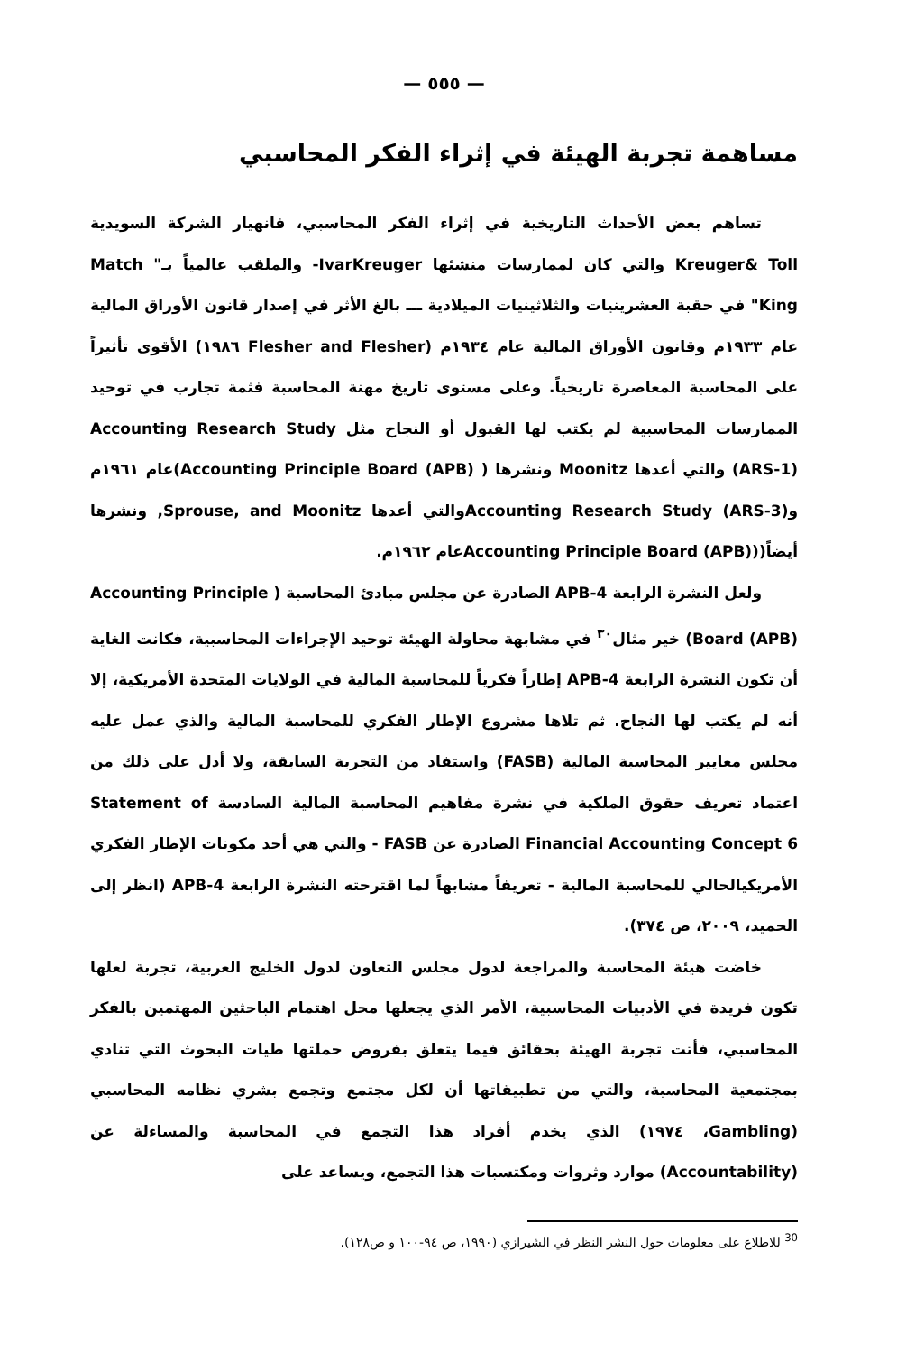— ٥٥٥ —
مساهمة تجربة الهيئة في إثراء الفكر المحاسبي
تساهم بعض الأحداث التاريخية في إثراء الفكر المحاسبي، فانهيار الشركة السويدية Kreuger& Toll والتي كان لممارسات منشئها IvarKreuger- والملقب عالمياً بـ" Match King" في حقبة العشرينيات والثلاثينيات الميلادية ـــ بالغ الأثر في إصدار قانون الأوراق المالية عام ١٩٣٣م وقانون الأوراق المالية عام ١٩٣٤م (Flesher and Flesher ١٩٨٦) الأقوى تأثيراً على المحاسبة المعاصرة تاريخياً. وعلى مستوى تاريخ مهنة المحاسبة فثمة تجارب في توحيد الممارسات المحاسبية لم يكتب لها القبول أو النجاح مثل Accounting Research Study (ARS-1) والتي أعدها Moonitz ونشرها ( Accounting Principle Board (APB))عام ١٩٦١م وAccounting Research Study (ARS-3)والتي أعدها Sprouse, and Moonitz, ونشرها أيضاً((Accounting Principle Board (APB)عام ١٩٦٢م.
ولعل النشرة الرابعة APB-4 الصادرة عن مجلس مبادئ المحاسبة ( Accounting Principle Board (APB)) خير مثال<sup>٣٠</sup> في مشابهة محاولة الهيئة توحيد الإجراءات المحاسبية، فكانت الغاية أن تكون النشرة الرابعة APB-4 إطاراً فكرياً للمحاسبة المالية في الولايات المتحدة الأمريكية، إلا أنه لم يكتب لها النجاح. ثم تلاها مشروع الإطار الفكري للمحاسبة المالية والذي عمل عليه مجلس معايير المحاسبة المالية (FASB) واستفاد من التجربة السابقة، ولا أدل على ذلك من اعتماد تعريف حقوق الملكية في نشرة مفاهيم المحاسبة المالية السادسة Statement of Financial Accounting Concept 6 الصادرة عن FASB - والتي هي أحد مكونات الإطار الفكري الأمريكيالحالي للمحاسبة المالية - تعريفاً مشابهاً لما اقترحته النشرة الرابعة APB-4 (انظر إلى الحميد، ٢٠٠٩، ص ٣٧٤).
خاضت هيئة المحاسبة والمراجعة لدول مجلس التعاون لدول الخليج العربية، تجربة لعلها تكون فريدة في الأدبيات المحاسبية، الأمر الذي يجعلها محل اهتمام الباحثين المهتمين بالفكر المحاسبي، فأتت تجربة الهيئة بحقائق فيما يتعلق بفروض حملتها طيات البحوث التي تنادي بمجتمعية المحاسبة، والتي من تطبيقاتها أن لكل مجتمع وتجمع بشري نظامه المحاسبي (Gambling، ١٩٧٤) الذي يخدم أفراد هذا التجمع في المحاسبة والمساءلة عن (Accountability) موارد وثروات ومكتسبات هذا التجمع، ويساعد على
<sup>30</sup> للاطلاع على معلومات حول النشر النظر في الشيرازي (١٩٩٠، ص ٩٤-١٠٠ و ص١٢٨).